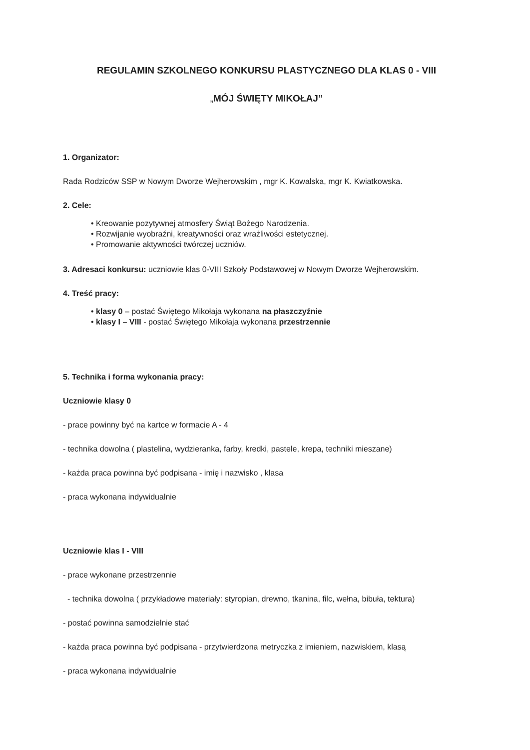REGULAMIN SZKOLNEGO KONKURSU PLASTYCZNEGO DLA KLAS 0 - VIII
„MÓJ ŚWIĘTY MIKOŁAJ”
1. Organizator:
Rada Rodziców SSP w Nowym Dworze Wejherowskim , mgr K. Kowalska, mgr K. Kwiatkowska.
2. Cele:
• Kreowanie pozytywnej atmosfery Świąt Bożego Narodzenia.
• Rozwijanie wyobraźni, kreatywności oraz wrażliwości estetycznej.
• Promowanie aktywności twórczej uczniów.
3. Adresaci konkursu: uczniowie klas 0-VIII Szkoły Podstawowej w Nowym Dworze Wejherowskim.
4. Treść pracy:
• klasy 0 – postać Świętego Mikołaja wykonana na płaszczyźnie
• klasy I – VIII - postać Świętego Mikołaja wykonana przestrzennie
5. Technika i forma wykonania pracy:
Uczniowie klasy 0
- prace powinny być na kartce w formacie A - 4
- technika dowolna ( plastelina, wydzieranka, farby, kredki, pastele, krepa, techniki mieszane)
- każda praca powinna być podpisana - imię i nazwisko , klasa
- praca wykonana indywidualnie
Uczniowie klas I - VIII
- prace wykonane przestrzennie
- technika dowolna ( przykładowe materiały: styropian, drewno, tkanina, filc, wełna, bibuła, tektura)
- postać powinna samodzielnie stać
- każda praca powinna być podpisana - przytwierdzona metryczka z imieniem, nazwiskiem, klasą
- praca wykonana indywidualnie